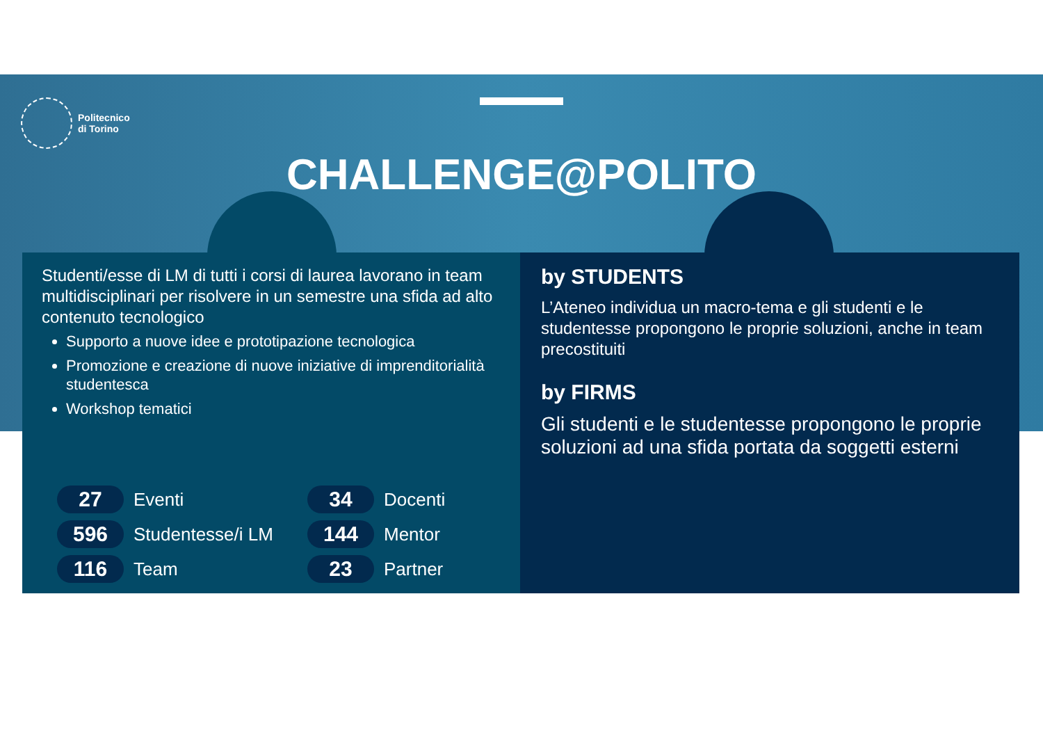Politecnico
di Torino
CHALLENGE@POLITO
Studenti/esse di LM di tutti i corsi di laurea lavorano in team multidisciplinari per risolvere in un semestre una sfida ad alto contenuto tecnologico
Supporto a nuove idee e prototipazione tecnologica
Promozione e creazione di nuove iniziative di imprenditorialità studentesca
Workshop tematici
27 Eventi
34 Docenti
596 Studentesse/i LM
144 Mentor
116 Team
23 Partner
by STUDENTS
L’Ateneo individua un macro-tema e gli studenti e le studentesse propongono le proprie soluzioni, anche in team precostituiti
by FIRMS
Gli studenti e le studentesse propongono le proprie soluzioni ad una sfida portata da soggetti esterni